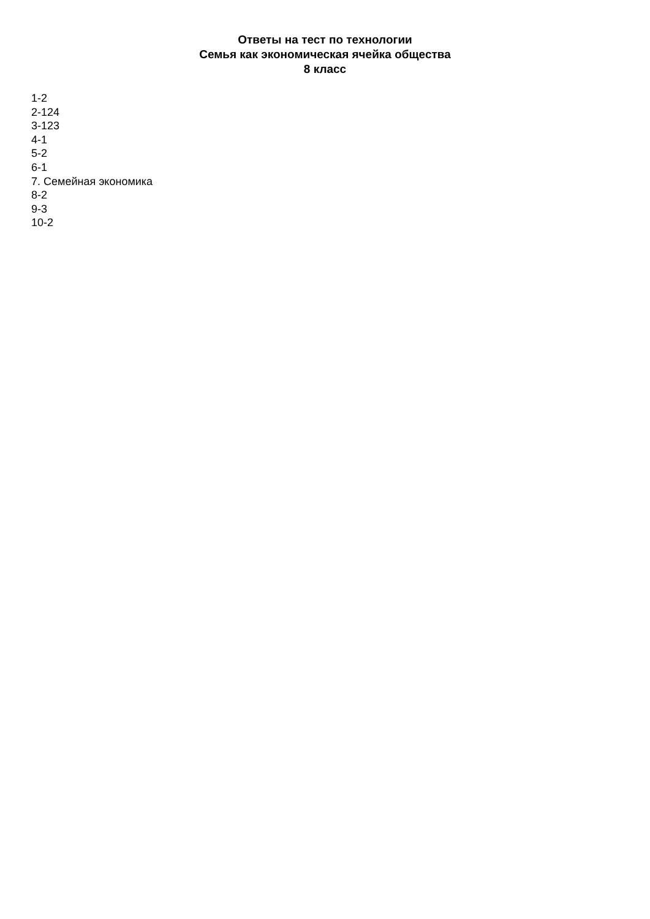Ответы на тест по технологии
Семья как экономическая ячейка общества
8 класс
1-2
2-124
3-123
4-1
5-2
6-1
7. Семейная экономика
8-2
9-3
10-2